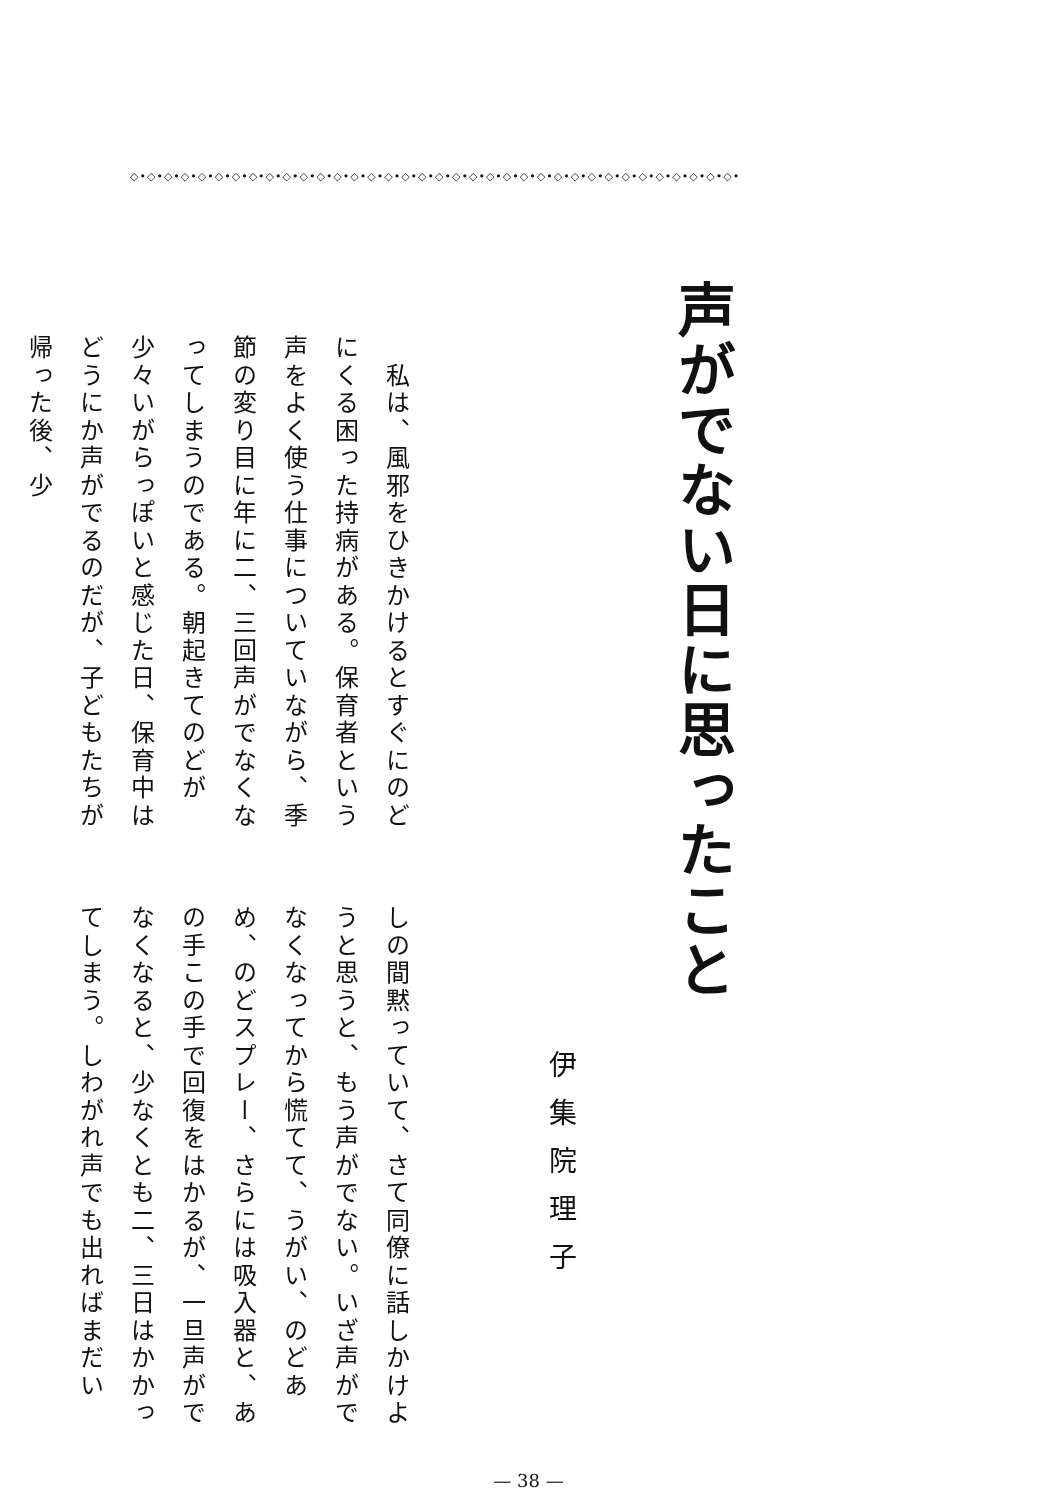◇•◇•◇•◇•◇•◇•◇•◇•◇•◇•◇•◇•◇•◇•◇•◇•◇•◇•◇•◇•◇•◇•◇•◇•◇•◇•◇•◇•◇•◇•◇•◇•◇•◇•◇•◇•
声がでない日に思ったこと
伊集院理子
　私は、風邪をひきかけるとすぐにのどにくる困った持病がある。保育者という声をよく使う仕事についていながら、季節の変り目に年に二、三回声がでなくなってしまうのである。朝起きてのどが少々いがらっぽいと感じた日、保育中はどうにか声がでるのだが、子どもたちが帰った後、少
しの間黙っていて、さて同僚に話しかけようと思うと、もう声がでない。いざ声がでなくなってから慌てて、うがい、のどあめ、のどスプレー、さらには吸入器と、あの手この手で回復をはかるが、一旦声がでなくなると、少なくとも二、三日はかかってしまう。しわがれ声でも出ればまだい
— 38 —